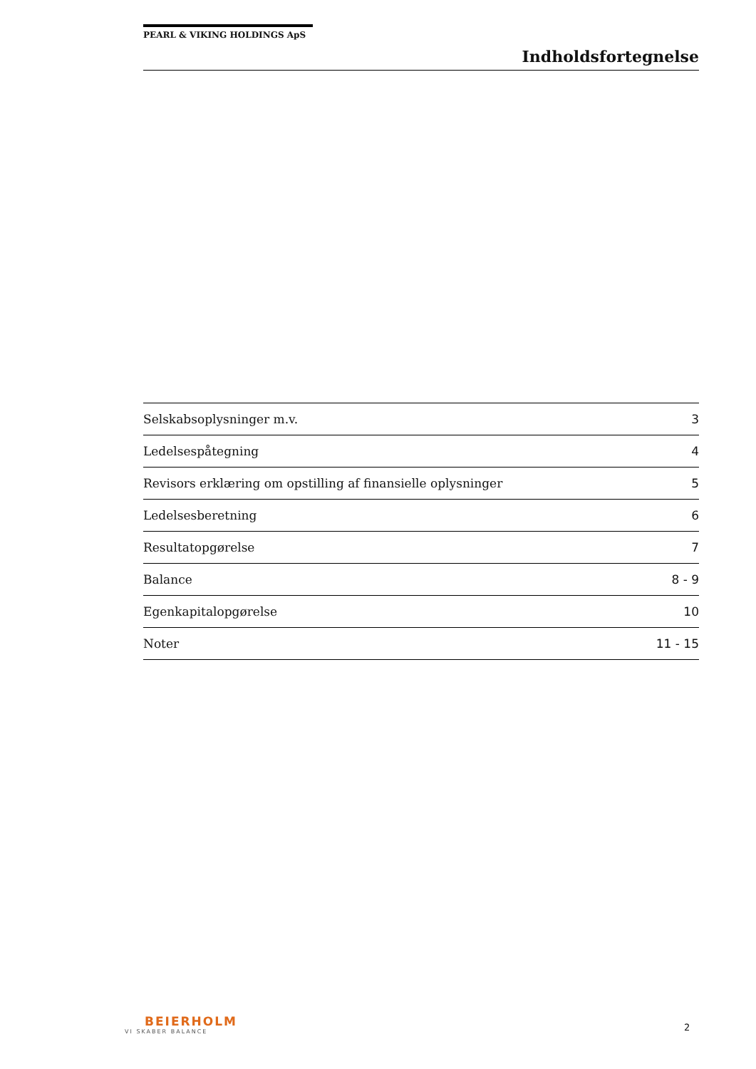PEARL & VIKING HOLDINGS ApS
Indholdsfortegnelse
| Selskabsoplysninger m.v. | 3 |
| Ledelsespåtegning | 4 |
| Revisors erklæring om opstilling af finansielle oplysninger | 5 |
| Ledelsesberetning | 6 |
| Resultatopgørelse | 7 |
| Balance | 8 - 9 |
| Egenkapitalopgørelse | 10 |
| Noter | 11 - 15 |
BEIERHOLM
VI SKABER BALANCE
2